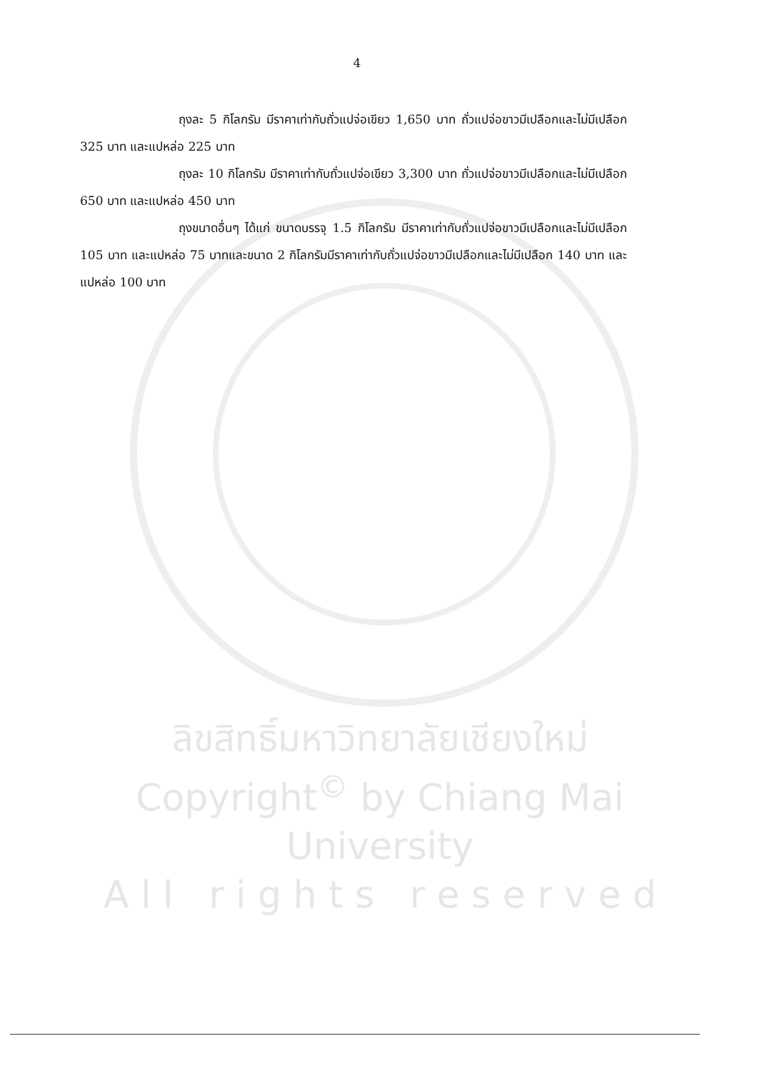ลิขสิทธิ์มหาวิทยาลัยเชียงใหม่
Copyright<sup>©</sup> by Chiang Mai University
A l l r i g h t s r e s e r v e d
4
ถุงละ 5 กิโลกรัม มีราคาเท่ากับถั่วแปจ่อเขียว 1,650 บาท ถั่วแปจ่อขาวมีเปลือกและไม่มีเปลือก 325 บาท และแปหล่อ 225 บาท
ถุงละ 10 กิโลกรัม มีราคาเท่ากับถั่วแปจ่อเขียว 3,300 บาท ถั่วแปจ่อขาวมีเปลือกและไม่มีเปลือก 650 บาท และแปหล่อ 450 บาท
ถุงขนาดอื่นๆ ได้แก่ ขนาดบรรจุ 1.5 กิโลกรัม มีราคาเท่ากับถั่วแปจ่อขาวมีเปลือกและไม่มีเปลือก 105 บาท และแปหล่อ 75 บาทและขนาด 2 กิโลกรัมมีราคาเท่ากับถั่วแปจ่อขาวมีเปลือกและไม่มีเปลือก 140 บาท และแปหล่อ 100 บาท